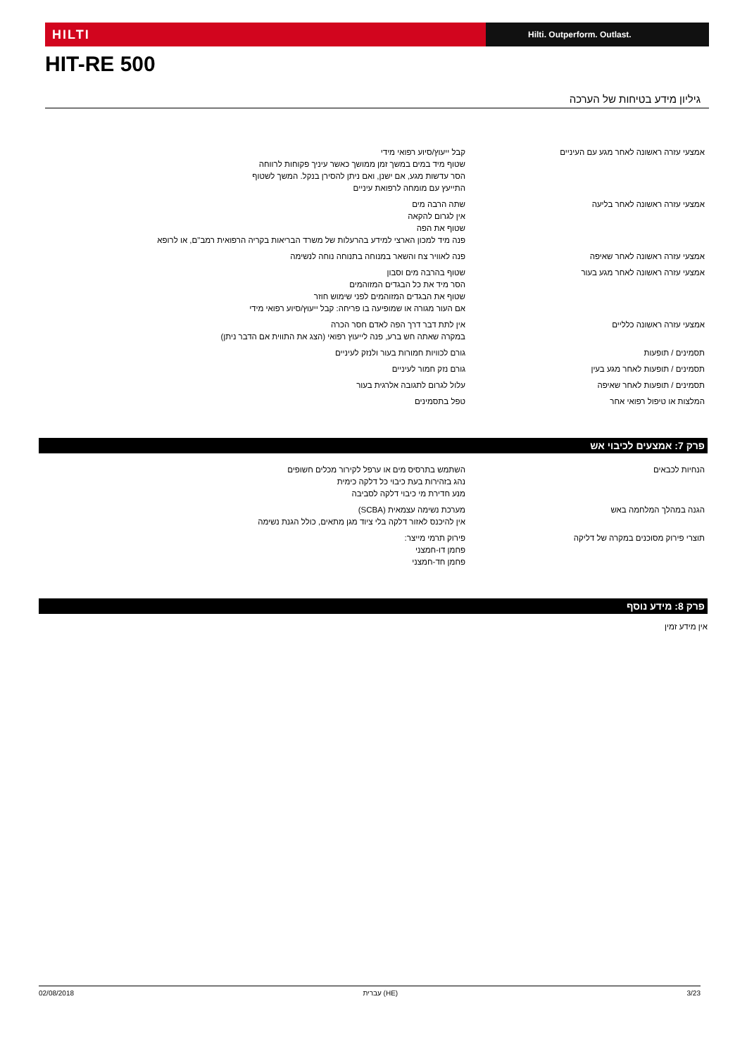HILTI
Hilti. Outperform. Outlast.
HIT-RE 500
גיליון מידע בטיחות של הערכה
| אמצעי עזרה ראשונה לאחר מגע עם העיניים | קבל ייעוץ/סיוע רפואי מידי שטוף מיד במים במשך זמן ממושך כאשר עיניך פקוחות לרווחה הסר עדשות מגע, אם ישנן, ואם ניתן להסירן בנקל. המשך לשטוף התייעץ עם מומחה לרפואת עיניים |
| אמצעי עזרה ראשונה לאחר בליעה | שתה הרבה מים אין לגרום להקאה שטוף את הפה פנה מיד למכון הארצי למידע בהרעלות של משרד הבריאות בקריה הרפואית רמב"ם, או לרופא |
| אמצעי עזרה ראשונה לאחר שאיפה | פנה לאוויר צח והשאר במנוחה בתנוחה נוחה לנשימה |
| אמצעי עזרה ראשונה לאחר מגע בעור | שטוף בהרבה מים וסבון הסר מיד את כל הבגדים המזוהמים שטוף את הבגדים המזוהמים לפני שימוש חוזר אם העור מגורה או שמופיעה בו פריחה: קבל ייעוץ/סיוע רפואי מידי |
| אמצעי עזרה ראשונה כלליים | אין לתת דבר דרך הפה לאדם חסר הכרה במקרה שאתה חש ברע, פנה לייעוץ רפואי (הצג את התווית אם הדבר ניתן) |
| תסמינים / תופעות | גורם לכוויות חמורות בעור ולנזק לעיניים |
| תסמינים / תופעות לאחר מגע בעין | גורם נזק חמור לעיניים |
| תסמינים / תופעות לאחר שאיפה | עלול לגרום לתגובה אלרגית בעור |
| המלצות או טיפול רפואי אחר | טפל בתסמינים |
פרק 7: אמצעים לכיבוי אש
| הנחיות לכבאים | השתמש בתרסיס מים או ערפל לקירור מכלים חשופים נהג בזהירות בעת כיבוי כל דלקה כימית מנע חדירת מי כיבוי דלקה לסביבה |
| הגנה במהלך המלחמה באש | מערכת נשימה עצמאית (SCBA) אין להיכנס לאזור דלקה בלי ציוד מגן מתאים, כולל הגנת נשימה |
| תוצרי פירוק מסוכנים במקרה של דליקה | פירוק תרמי מייצר: פחמן דו-חמצני פחמן חד-חמצני |
פרק 8: מידע נוסף
אין מידע זמין
02/08/2018 עברית (HE) 3/23